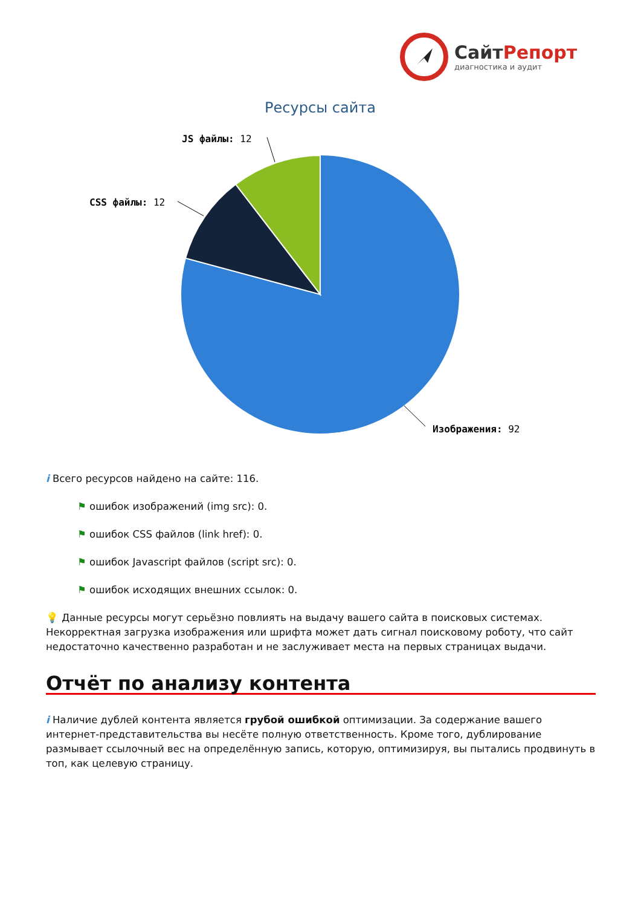СайтРепорт
диагностика и аудит
Ресурсы сайта
JS файлы: 12
CSS файлы: 12
Изображения: 92
i Всего ресурсов найдено на сайте: 116.
⚑ ошибок изображений (img src): 0.
⚑ ошибок CSS файлов (link href): 0.
⚑ ошибок Javascript файлов (script src): 0.
⚑ ошибок исходящих внешних ссылок: 0.
💡 Данные ресурсы могут серьёзно повлиять на выдачу вашего сайта в поисковых системах. Некорректная загрузка изображения или шрифта может дать сигнал поисковому роботу, что сайт недостаточно качественно разработан и не заслуживает места на первых страницах выдачи.
Отчёт по анализу контента
i Наличие дублей контента является грубой ошибкой оптимизации. За содержание вашего интернет-представительства вы несёте полную ответственность. Кроме того, дублирование размывает ссылочный вес на определённую запись, которую, оптимизируя, вы пытались продвинуть в топ, как целевую страницу.